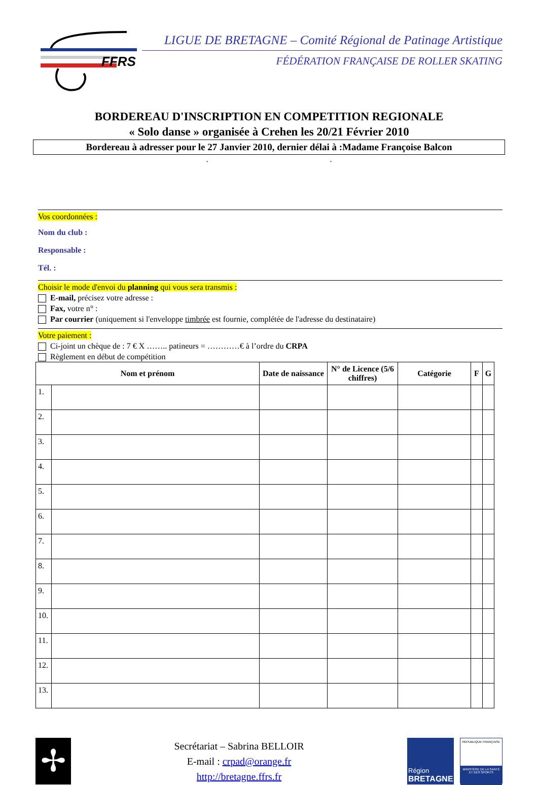FFRS
LIGUE DE BRETAGNE – Comité Régional de Patinage Artistique
FÉDÉRATION FRANÇAISE DE ROLLER SKATING
BORDEREAU D'INSCRIPTION EN COMPETITION REGIONALE
« Solo danse » organisée à Crehen les 20/21 Février 2010
Bordereau à adresser pour le 27 Janvier 2010, dernier délai à :Madame Françoise Balcon
. .
Vos coordonnées :
Nom du club :
Responsable :
Tél. :
Choisir le mode d'envoi du planning qui vous sera transmis :
E-mail, précisez votre adresse :
Fax, votre n° :
Par courrier (uniquement si l'enveloppe timbrée est fournie, complétée de l'adresse du destinataire)
Votre paiement :
Ci-joint un chèque de : 7 € X …….. patineurs = …………€ à l’ordre du CRPA
Règlement en début de compétition
| Nom et prénom | | Date de naissance | N° de Licence (5/6 chiffres) | Catégorie | F | G |
| --- | --- | --- | --- | --- | --- | --- |
| 1. | | | | | | |
| 2. | | | | | | |
| 3. | | | | | | |
| 4. | | | | | | |
| 5. | | | | | | |
| 6. | | | | | | |
| 7. | | | | | | |
| 8. | | | | | | |
| 9. | | | | | | |
| 10. | | | | | | |
| 11. | | | | | | |
| 12. | | | | | | |
| 13. | | | | | | |
✢
Secrétariat – Sabrina BELLOIR
E-mail : crpad@orange.fr
http://bretagne.ffrs.fr
Région
BRETAGNE
RÉPUBLIQUE FRANÇAISE
MINISTÈRE DE LA SANTÉ ET DES SPORTS